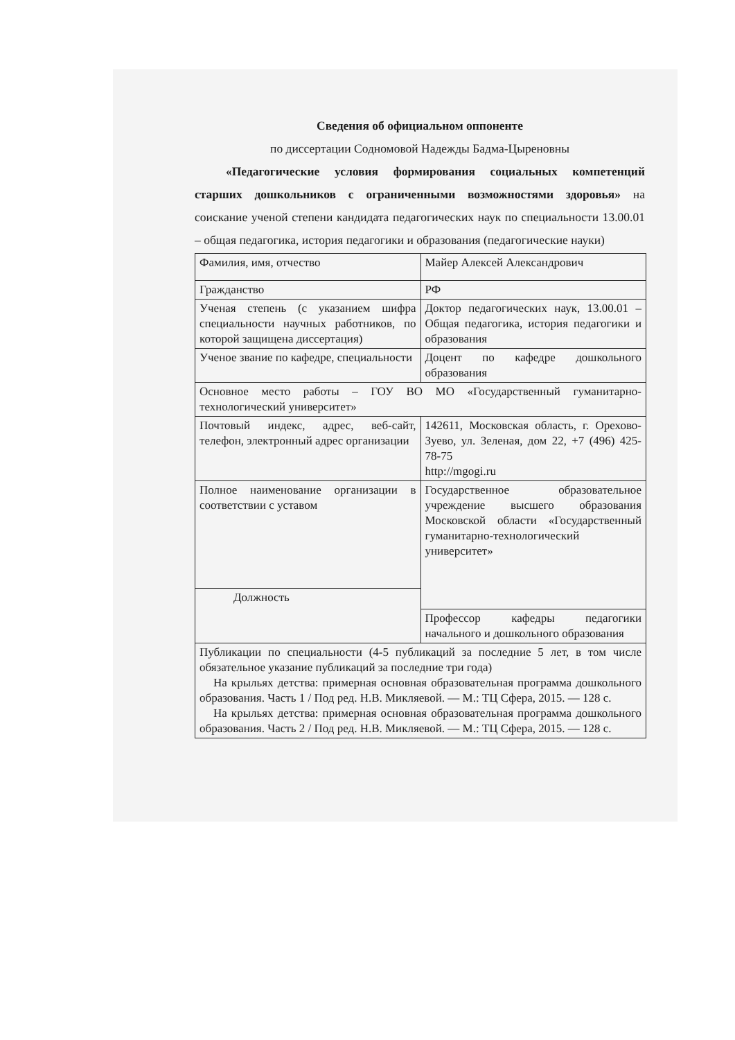Сведения об официальном оппоненте
по диссертации Содномовой Надежды Бадма-Цыреновны
«Педагогические условия формирования социальных компетенций старших дошкольников с ограниченными возможностями здоровья» на соискание ученой степени кандидата педагогических наук по специальности 13.00.01 – общая педагогика, история педагогики и образования (педагогические науки)
| Фамилия, имя, отчество | Майер Алексей Александрович |
| Гражданство | РФ |
| Ученая степень (с указанием шифра специальности научных работников, по которой защищена диссертация) | Доктор педагогических наук, 13.00.01 – Общая педагогика, история педагогики и образования |
| Ученое звание по кафедре, специальности | Доцент по кафедре дошкольного образования |
| Основное место работы – ГОУ ВО МО «Государственный гуманитарно-технологический университет» | |
| Почтовый индекс, адрес, веб-сайт, телефон, электронный адрес организации | 142611, Московская область, г. Орехово-Зуево, ул. Зеленая, дом 22, +7 (496) 425-78-75 http://mgogi.ru |
| Полное наименование организации в соответствии с уставом | Государственное образовательное учреждение высшего образования Московской области «Государственный гуманитарно-технологический университет» |
| Должность | |
| | Профессор кафедры педагогики начального и дошкольного образования |
| Публикации по специальности (4-5 публикаций за последние 5 лет, в том числе обязательное указание публикаций за последние три года) На крыльях детства: примерная основная образовательная программа дошкольного образования. Часть 1 / Под ред. Н.В. Микляевой. — М.: ТЦ Сфера, 2015. — 128 с. На крыльях детства: примерная основная образовательная программа дошкольного образования. Часть 2 / Под ред. Н.В. Микляевой. — М.: ТЦ Сфера, 2015. — 128 с. | |